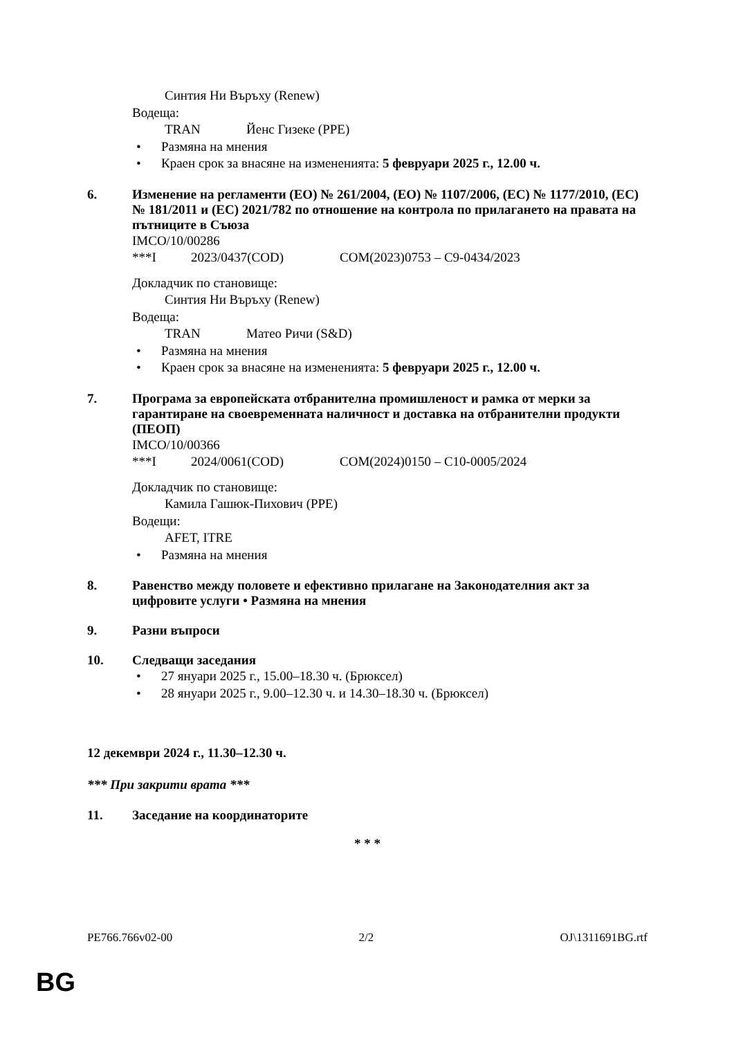Синтия Ни Въръху (Renew)
Водеща:
TRAN Йенс Гизеке (PPE)
• Размяна на мнения
• Краен срок за внасяне на измененията: 5 февруари 2025 г., 12.00 ч.
6. Изменение на регламенти (ЕО) № 261/2004, (ЕО) № 1107/2006, (ЕС) № 1177/2010, (ЕС) № 181/2011 и (ЕС) 2021/782 по отношение на контрола по прилагането на правата на пътниците в Съюза
IMCO/10/00286
***I 2023/0437(COD) COM(2023)0753 – C9-0434/2023
Докладчик по становище:
Синтия Ни Въръху (Renew)
Водеща:
TRAN Матео Ричи (S&D)
• Размяна на мнения
• Краен срок за внасяне на измененията: 5 февруари 2025 г., 12.00 ч.
7. Програма за европейската отбранителна промишленост и рамка от мерки за гарантиране на своевременната наличност и доставка на отбранителни продукти (ПЕОП)
IMCO/10/00366
***I 2024/0061(COD) COM(2024)0150 – C10-0005/2024
Докладчик по становище:
Камила Гашюк-Пихович (PPE)
Водещи:
AFET, ITRE
• Размяна на мнения
8. Равенство между половете и ефективно прилагане на Законодателния акт за цифровите услуги • Размяна на мнения
9. Разни въпроси
10. Следващи заседания
• 27 януари 2025 г., 15.00–18.30 ч. (Брюксел)
• 28 януари 2025 г., 9.00–12.30 ч. и 14.30–18.30 ч. (Брюксел)
12 декември 2024 г., 11.30–12.30 ч.
*** При закрити врата ***
11. Заседание на координаторите
* * *
PE766.766v02-00 2/2 OJ\1311691BG.rtf
BG